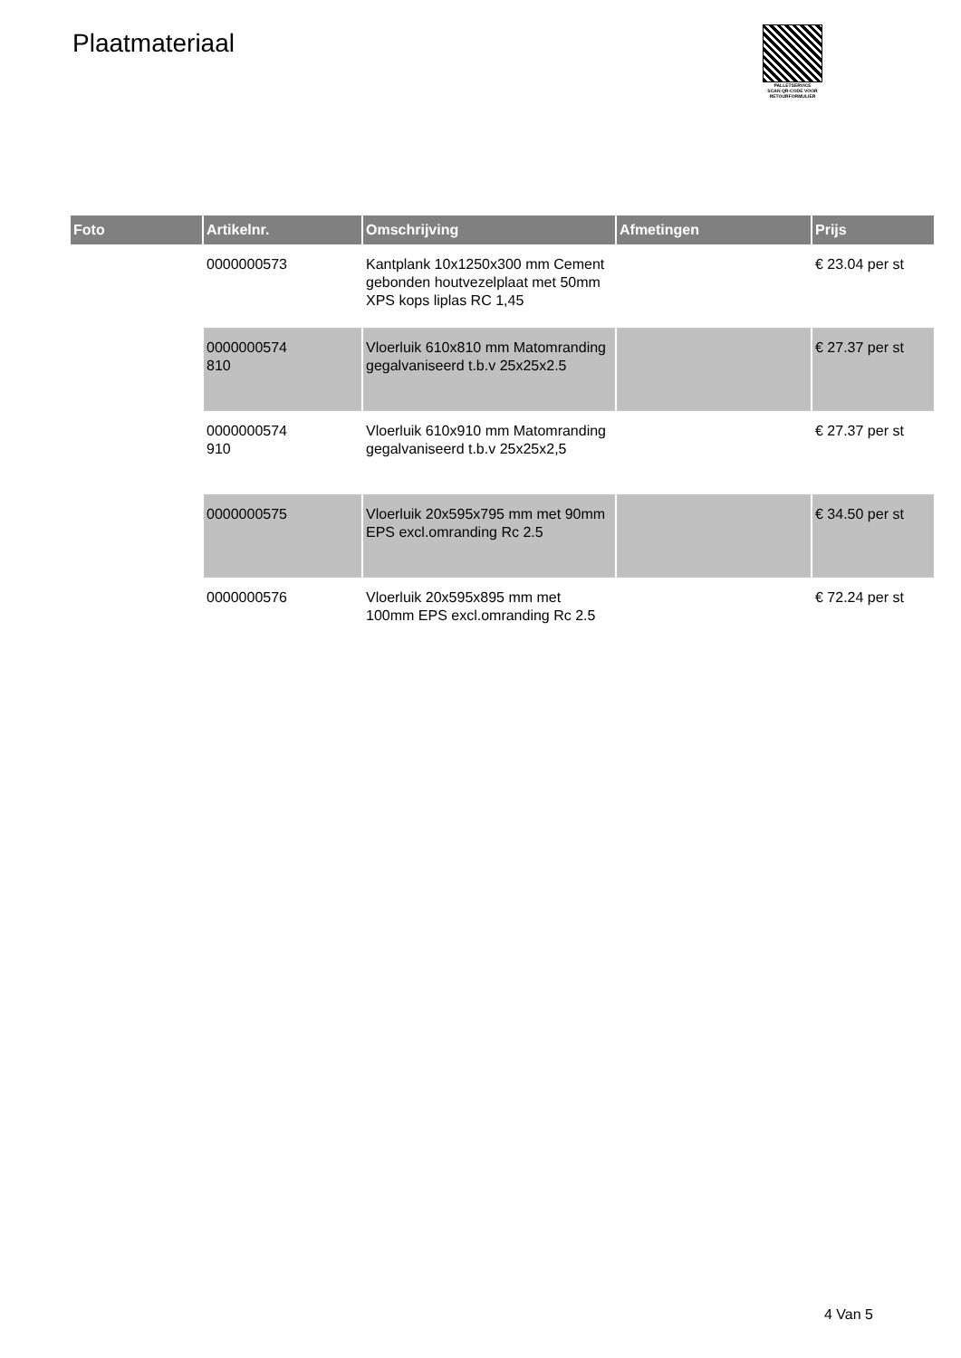Plaatmateriaal
PALLETSERVICE
SCAN QR-CODE VOOR RETOURFORMULIER
| Foto | Artikelnr. | Omschrijving | Afmetingen | Prijs |
| --- | --- | --- | --- | --- |
| | 0000000573 | Kantplank 10x1250x300 mm Cement gebonden houtvezelplaat met 50mm XPS kops liplas RC 1,45 | | € 23.04 per st |
| | 0000000574 810 | Vloerluik 610x810 mm Matomranding gegalvaniseerd t.b.v 25x25x2.5 | | € 27.37 per st |
| | 0000000574 910 | Vloerluik 610x910 mm Matomranding gegalvaniseerd t.b.v 25x25x2,5 | | € 27.37 per st |
| | 0000000575 | Vloerluik 20x595x795 mm met 90mm EPS excl.omranding Rc 2.5 | | € 34.50 per st |
| | 0000000576 | Vloerluik 20x595x895 mm met 100mm EPS excl.omranding Rc 2.5 | | € 72.24 per st |
4 Van 5